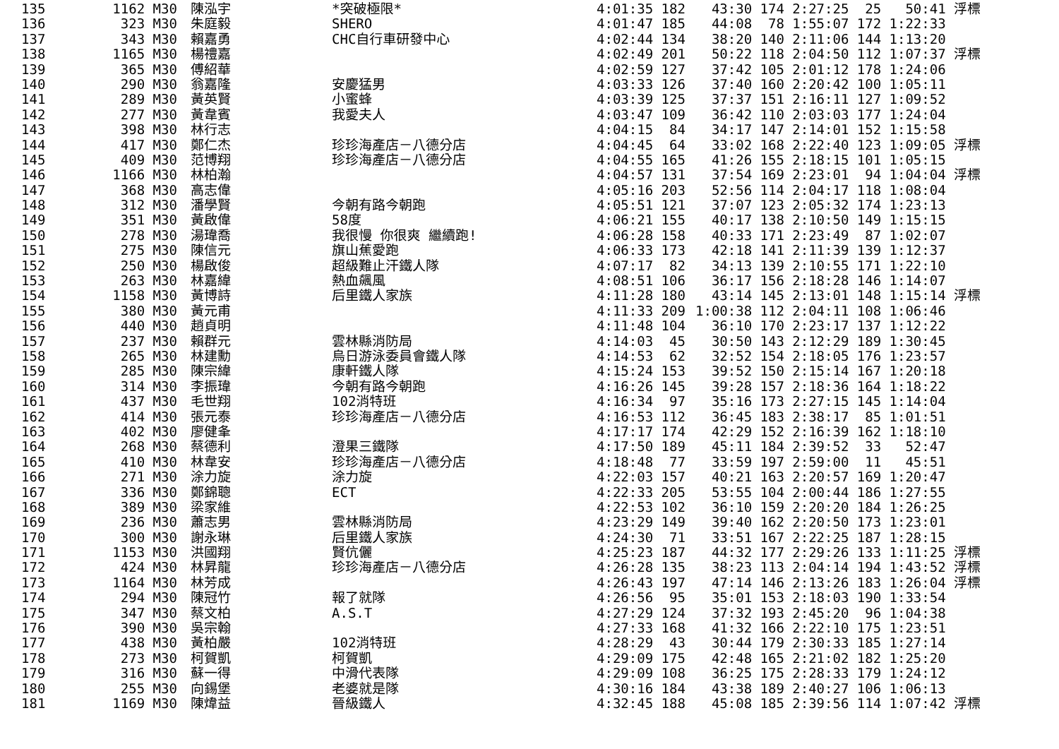| 135 | 1162 M30 | 陳泓宇 | *突破極限* | 4:01:35 182 | 43:30 174 2:27:25 25 50:41 浮標 |
| 136 | 323 M30 | 朱庭毅 | SHERO | 4:01:47 185 | 44:08 78 1:55:07 172 1:22:33 |
| 137 | 343 M30 | 賴嘉勇 | CHC自行車研發中心 | 4:02:44 134 | 38:20 140 2:11:06 144 1:13:20 |
| 138 | 1165 M30 | 楊禮嘉 | | 4:02:49 201 | 50:22 118 2:04:50 112 1:07:37 浮標 |
| 139 | 365 M30 | 傅紹華 | | 4:02:59 127 | 37:42 105 2:01:12 178 1:24:06 |
| 140 | 290 M30 | 翁嘉隆 | 安慶猛男 | 4:03:33 126 | 37:40 160 2:20:42 100 1:05:11 |
| 141 | 289 M30 | 黃英賢 | 小蜜蜂 | 4:03:39 125 | 37:37 151 2:16:11 127 1:09:52 |
| 142 | 277 M30 | 黃韋賓 | 我愛夫人 | 4:03:47 109 | 36:42 110 2:03:03 177 1:24:04 |
| 143 | 398 M30 | 林行志 | | 4:04:15 84 | 34:17 147 2:14:01 152 1:15:58 |
| 144 | 417 M30 | 鄭仁杰 | 珍珍海產店－八德分店 | 4:04:45 64 | 33:02 168 2:22:40 123 1:09:05 浮標 |
| 145 | 409 M30 | 范博翔 | 珍珍海產店－八德分店 | 4:04:55 165 | 41:26 155 2:18:15 101 1:05:15 |
| 146 | 1166 M30 | 林柏瀚 | | 4:04:57 131 | 37:54 169 2:23:01 94 1:04:04 浮標 |
| 147 | 368 M30 | 高志偉 | | 4:05:16 203 | 52:56 114 2:04:17 118 1:08:04 |
| 148 | 312 M30 | 潘學賢 | 今朝有路今朝跑 | 4:05:51 121 | 37:07 123 2:05:32 174 1:23:13 |
| 149 | 351 M30 | 黃啟偉 | 58度 | 4:06:21 155 | 40:17 138 2:10:50 149 1:15:15 |
| 150 | 278 M30 | 湯瑋喬 | 我很慢 你很爽 繼續跑! | 4:06:28 158 | 40:33 171 2:23:49 87 1:02:07 |
| 151 | 275 M30 | 陳信元 | 旗山蕉愛跑 | 4:06:33 173 | 42:18 141 2:11:39 139 1:12:37 |
| 152 | 250 M30 | 楊啟俊 | 超級難止汗鐵人隊 | 4:07:17 82 | 34:13 139 2:10:55 171 1:22:10 |
| 153 | 263 M30 | 林嘉緯 | 熱血飆風 | 4:08:51 106 | 36:17 156 2:18:28 146 1:14:07 |
| 154 | 1158 M30 | 黃博詩 | 后里鐵人家族 | 4:11:28 180 | 43:14 145 2:13:01 148 1:15:14 浮標 |
| 155 | 380 M30 | 黃元甫 | | 4:11:33 209 | 1:00:38 112 2:04:11 108 1:06:46 |
| 156 | 440 M30 | 趙貞明 | | 4:11:48 104 | 36:10 170 2:23:17 137 1:12:22 |
| 157 | 237 M30 | 賴群元 | 雲林縣消防局 | 4:14:03 45 | 30:50 143 2:12:29 189 1:30:45 |
| 158 | 265 M30 | 林建勳 | 烏日游泳委員會鐵人隊 | 4:14:53 62 | 32:52 154 2:18:05 176 1:23:57 |
| 159 | 285 M30 | 陳宗緯 | 康軒鐵人隊 | 4:15:24 153 | 39:52 150 2:15:14 167 1:20:18 |
| 160 | 314 M30 | 李振瑋 | 今朝有路今朝跑 | 4:16:26 145 | 39:28 157 2:18:36 164 1:18:22 |
| 161 | 437 M30 | 毛世翔 | 102消特班 | 4:16:34 97 | 35:16 173 2:27:15 145 1:14:04 |
| 162 | 414 M30 | 張元泰 | 珍珍海產店－八德分店 | 4:16:53 112 | 36:45 183 2:38:17 85 1:01:51 |
| 163 | 402 M30 | 廖健夆 | | 4:17:17 174 | 42:29 152 2:16:39 162 1:18:10 |
| 164 | 268 M30 | 蔡德利 | 澄果三鐵隊 | 4:17:50 189 | 45:11 184 2:39:52 33 52:47 |
| 165 | 410 M30 | 林韋安 | 珍珍海產店－八德分店 | 4:18:48 77 | 33:59 197 2:59:00 11 45:51 |
| 166 | 271 M30 | 涂力旋 | 涂力旋 | 4:22:03 157 | 40:21 163 2:20:57 169 1:20:47 |
| 167 | 336 M30 | 鄭錦聰 | ECT | 4:22:33 205 | 53:55 104 2:00:44 186 1:27:55 |
| 168 | 389 M30 | 梁家維 | | 4:22:53 102 | 36:10 159 2:20:20 184 1:26:25 |
| 169 | 236 M30 | 蕭志男 | 雲林縣消防局 | 4:23:29 149 | 39:40 162 2:20:50 173 1:23:01 |
| 170 | 300 M30 | 謝永琳 | 后里鐵人家族 | 4:24:30 71 | 33:51 167 2:22:25 187 1:28:15 |
| 171 | 1153 M30 | 洪國翔 | 賢伉儷 | 4:25:23 187 | 44:32 177 2:29:26 133 1:11:25 浮標 |
| 172 | 424 M30 | 林昇龍 | 珍珍海產店－八德分店 | 4:26:28 135 | 38:23 113 2:04:14 194 1:43:52 浮標 |
| 173 | 1164 M30 | 林芳成 | | 4:26:43 197 | 47:14 146 2:13:26 183 1:26:04 浮標 |
| 174 | 294 M30 | 陳冠竹 | 報了就隊 | 4:26:56 95 | 35:01 153 2:18:03 190 1:33:54 |
| 175 | 347 M30 | 蔡文柏 | A.S.T | 4:27:29 124 | 37:32 193 2:45:20 96 1:04:38 |
| 176 | 390 M30 | 吳宗翰 | | 4:27:33 168 | 41:32 166 2:22:10 175 1:23:51 |
| 177 | 438 M30 | 黃柏嚴 | 102消特班 | 4:28:29 43 | 30:44 179 2:30:33 185 1:27:14 |
| 178 | 273 M30 | 柯賀凱 | 柯賀凱 | 4:29:09 175 | 42:48 165 2:21:02 182 1:25:20 |
| 179 | 316 M30 | 蘇一得 | 中滑代表隊 | 4:29:09 108 | 36:25 175 2:28:33 179 1:24:12 |
| 180 | 255 M30 | 向錫堡 | 老婆就是隊 | 4:30:16 184 | 43:38 189 2:40:27 106 1:06:13 |
| 181 | 1169 M30 | 陳煒益 | 晉級鐵人 | 4:32:45 188 | 45:08 185 2:39:56 114 1:07:42 浮標 |